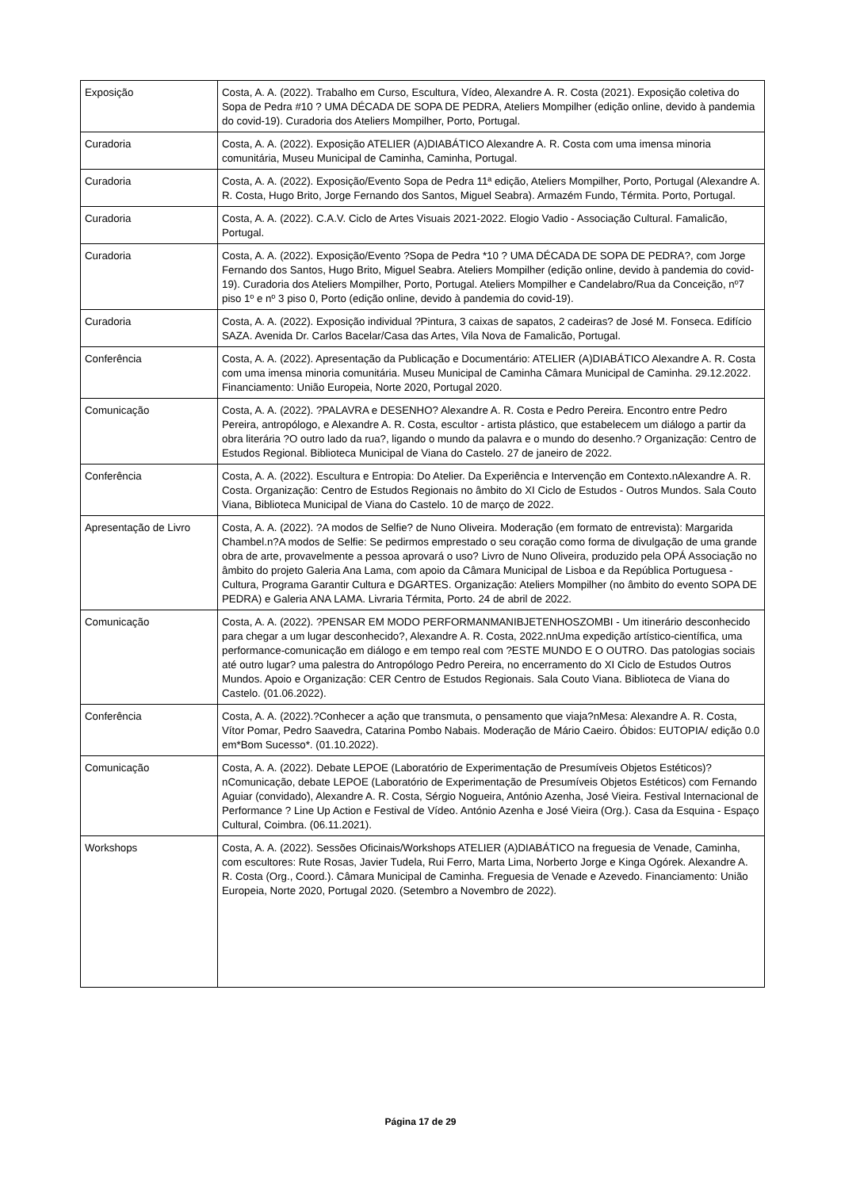| Exposição | Costa, A. A. (2022). Trabalho em Curso, Escultura, Vídeo, Alexandre A. R. Costa (2021). Exposição coletiva do Sopa de Pedra #10 ? UMA DÉCADA DE SOPA DE PEDRA, Ateliers Mompilher (edição online, devido à pandemia do covid-19). Curadoria dos Ateliers Mompilher, Porto, Portugal. |
| Curadoria | Costa, A. A. (2022). Exposição ATELIER (A)DIABÁTICO Alexandre A. R. Costa com uma imensa minoria comunitária, Museu Municipal de Caminha, Caminha, Portugal. |
| Curadoria | Costa, A. A. (2022). Exposição/Evento Sopa de Pedra 11ª edição, Ateliers Mompilher, Porto, Portugal (Alexandre A. R. Costa, Hugo Brito, Jorge Fernando dos Santos, Miguel Seabra). Armazém Fundo, Térmita. Porto, Portugal. |
| Curadoria | Costa, A. A. (2022). C.A.V. Ciclo de Artes Visuais 2021-2022. Elogio Vadio - Associação Cultural. Famalicão, Portugal. |
| Curadoria | Costa, A. A. (2022). Exposição/Evento ?Sopa de Pedra *10 ? UMA DÉCADA DE SOPA DE PEDRA?, com Jorge Fernando dos Santos, Hugo Brito, Miguel Seabra. Ateliers Mompilher (edição online, devido à pandemia do covid-19). Curadoria dos Ateliers Mompilher, Porto, Portugal. Ateliers Mompilher e Candelabro/Rua da Conceição, nº7 piso 1º e nº 3 piso 0, Porto (edição online, devido à pandemia do covid-19). |
| Curadoria | Costa, A. A. (2022). Exposição individual ?Pintura, 3 caixas de sapatos, 2 cadeiras? de José M. Fonseca. Edifício SAZA. Avenida Dr. Carlos Bacelar/Casa das Artes, Vila Nova de Famalicão, Portugal. |
| Conferência | Costa, A. A. (2022). Apresentação da Publicação e Documentário: ATELIER (A)DIABÁTICO Alexandre A. R. Costa com uma imensa minoria comunitária. Museu Municipal de Caminha Câmara Municipal de Caminha. 29.12.2022. Financiamento: União Europeia, Norte 2020, Portugal 2020. |
| Comunicação | Costa, A. A. (2022). ?PALAVRA e DESENHO? Alexandre A. R. Costa e Pedro Pereira. Encontro entre Pedro Pereira, antropólogo, e Alexandre A. R. Costa, escultor - artista plástico, que estabelecem um diálogo a partir da obra literária ?O outro lado da rua?, ligando o mundo da palavra e o mundo do desenho.? Organização: Centro de Estudos Regional. Biblioteca Municipal de Viana do Castelo. 27 de janeiro de 2022. |
| Conferência | Costa, A. A. (2022). Escultura e Entropia: Do Atelier. Da Experiência e Intervenção em Contexto.nAlexandre A. R. Costa. Organização: Centro de Estudos Regionais no âmbito do XI Ciclo de Estudos - Outros Mundos. Sala Couto Viana, Biblioteca Municipal de Viana do Castelo. 10 de março de 2022. |
| Apresentação de Livro | Costa, A. A. (2022). ?A modos de Selfie? de Nuno Oliveira. Moderação (em formato de entrevista): Margarida Chambel.n?A modos de Selfie: Se pedirmos emprestado o seu coração como forma de divulgação de uma grande obra de arte, provavelmente a pessoa aprovará o uso? Livro de Nuno Oliveira, produzido pela OPÁ Associação no âmbito do projeto Galeria Ana Lama, com apoio da Câmara Municipal de Lisboa e da República Portuguesa - Cultura, Programa Garantir Cultura e DGARTES. Organização: Ateliers Mompilher (no âmbito do evento SOPA DE PEDRA) e Galeria ANA LAMA. Livraria Térmita, Porto. 24 de abril de 2022. |
| Comunicação | Costa, A. A. (2022). ?PENSAR EM MODO PERFORMANMANIBJETENHOSZOMBI - Um itinerário desconhecido para chegar a um lugar desconhecido?, Alexandre A. R. Costa, 2022.nnUma expedição artístico-científica, uma performance-comunicação em diálogo e em tempo real com ?ESTE MUNDO E O OUTRO. Das patologias sociais até outro lugar? uma palestra do Antropólogo Pedro Pereira, no encerramento do XI Ciclo de Estudos Outros Mundos. Apoio e Organização: CER Centro de Estudos Regionais. Sala Couto Viana. Biblioteca de Viana do Castelo. (01.06.2022). |
| Conferência | Costa, A. A. (2022).?Conhecer a ação que transmuta, o pensamento que viaja?nMesa: Alexandre A. R. Costa, Vítor Pomar, Pedro Saavedra, Catarina Pombo Nabais. Moderação de Mário Caeiro. Óbidos: EUTOPIA/ edição 0.0 em*Bom Sucesso*. (01.10.2022). |
| Comunicação | Costa, A. A. (2022). Debate LEPOE (Laboratório de Experimentação de Presumíveis Objetos Estéticos)? nComunicação, debate LEPOE (Laboratório de Experimentação de Presumíveis Objetos Estéticos) com Fernando Aguiar (convidado), Alexandre A. R. Costa, Sérgio Nogueira, António Azenha, José Vieira. Festival Internacional de Performance ? Line Up Action e Festival de Vídeo. António Azenha e José Vieira (Org.). Casa da Esquina - Espaço Cultural, Coimbra. (06.11.2021). |
| Workshops | Costa, A. A. (2022). Sessões Oficinais/Workshops ATELIER (A)DIABÁTICO na freguesia de Venade, Caminha, com escultores: Rute Rosas, Javier Tudela, Rui Ferro, Marta Lima, Norberto Jorge e Kinga Ogórek. Alexandre A. R. Costa (Org., Coord.). Câmara Municipal de Caminha. Freguesia de Venade e Azevedo. Financiamento: União Europeia, Norte 2020, Portugal 2020. (Setembro a Novembro de 2022). |
Página 17 de 29